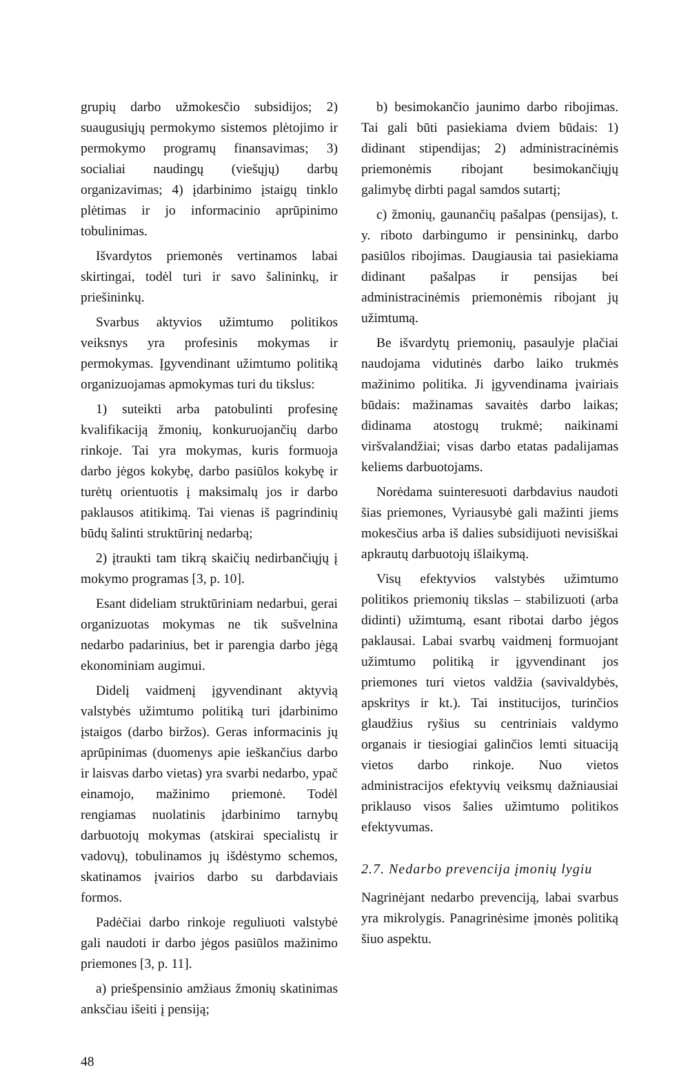grupių darbo užmokesčio subsidijos; 2) suaugusiųjų permokymo sistemos plėtojimo ir permokymo programų finansavimas; 3) socialiai naudingų (viešųjų) darbų organizavimas; 4) įdarbinimo įstaigų tinklo plėtimas ir jo informacinio aprūpinimo tobulinimas.
Išvardytos priemonės vertinamos labai skirtingai, todėl turi ir savo šalininkų, ir priešininkų.
Svarbus aktyvios užimtumo politikos veiksnys yra profesinis mokymas ir permokymas. Įgyvendinant užimtumo politiką organizuojamas apmokymas turi du tikslus:
1) suteikti arba patobulinti profesinę kvalifikaciją žmonių, konkuruojančių darbo rinkoje. Tai yra mokymas, kuris formuoja darbo jėgos kokybę, darbo pasiūlos kokybę ir turėtų orientuotis į maksimalų jos ir darbo paklausos atitikimą. Tai vienas iš pagrindinių būdų šalinti struktūrinį nedarbą;
2) įtraukti tam tikrą skaičių nedirbančiųjų į mokymo programas [3, p. 10].
Esant dideliam struktūriniam nedarbui, gerai organizuotas mokymas ne tik sušvelnina nedarbo padarinius, bet ir parengia darbo jėgą ekonominiam augimui.
Didelį vaidmenį įgyvendinant aktyvią valstybės užimtumo politiką turi įdarbinimo įstaigos (darbo biržos). Geras informacinis jų aprūpinimas (duomenys apie ieškančius darbo ir laisvas darbo vietas) yra svarbi nedarbo, ypač einamojo, mažinimo priemonė. Todėl rengiamas nuolatinis įdarbinimo tarnybų darbuotojų mokymas (atskirai specialistų ir vadovų), tobulinamos jų išdėstymo schemos, skatinamos įvairios darbo su darbdaviais formos.
Padėčiai darbo rinkoje reguliuoti valstybė gali naudoti ir darbo jėgos pasiūlos mažinimo priemones [3, p. 11].
a) priešpensinio amžiaus žmonių skatinimas anksčiau išeiti į pensiją;
b) besimokančio jaunimo darbo ribojimas. Tai gali būti pasiekiama dviem būdais: 1) didinant stipendijas; 2) administracinėmis priemonėmis ribojant besimokančiųjų galimybę dirbti pagal samdos sutartį;
c) žmonių, gaunančių pašalpas (pensijas), t. y. riboto darbingumo ir pensininkų, darbo pasiūlos ribojimas. Daugiausia tai pasiekiama didinant pašalpas ir pensijas bei administracinėmis priemonėmis ribojant jų užimtumą.
Be išvardytų priemonių, pasaulyje plačiai naudojama vidutinės darbo laiko trukmės mažinimo politika. Ji įgyvendinama įvairiais būdais: mažinamas savaitės darbo laikas; didinama atostogų trukmė; naikinami viršvalandžiai; visas darbo etatas padalijamas keliems darbuotojams.
Norėdama suinteresuoti darbdavius naudoti šias priemones, Vyriausybė gali mažinti jiems mokesčius arba iš dalies subsidijuoti nevisiškai apkrautų darbuotojų išlaikymą.
Visų efektyvios valstybės užimtumo politikos priemonių tikslas – stabilizuoti (arba didinti) užimtumą, esant ribotai darbo jėgos paklausai. Labai svarbų vaidmenį formuojant užimtumo politiką ir įgyvendinant jos priemones turi vietos valdžia (savivaldybės, apskritys ir kt.). Tai institucijos, turinčios glaudžius ryšius su centriniais valdymo organais ir tiesiogiai galinčios lemti situaciją vietos darbo rinkoje. Nuo vietos administracijos efektyvių veiksmų dažniausiai priklauso visos šalies užimtumo politikos efektyvumas.
2.7. Nedarbo prevencija įmonių lygiu
Nagrinėjant nedarbo prevenciją, labai svarbus yra mikrolygis. Panagrinėsime įmonės politiką šiuo aspektu.
48